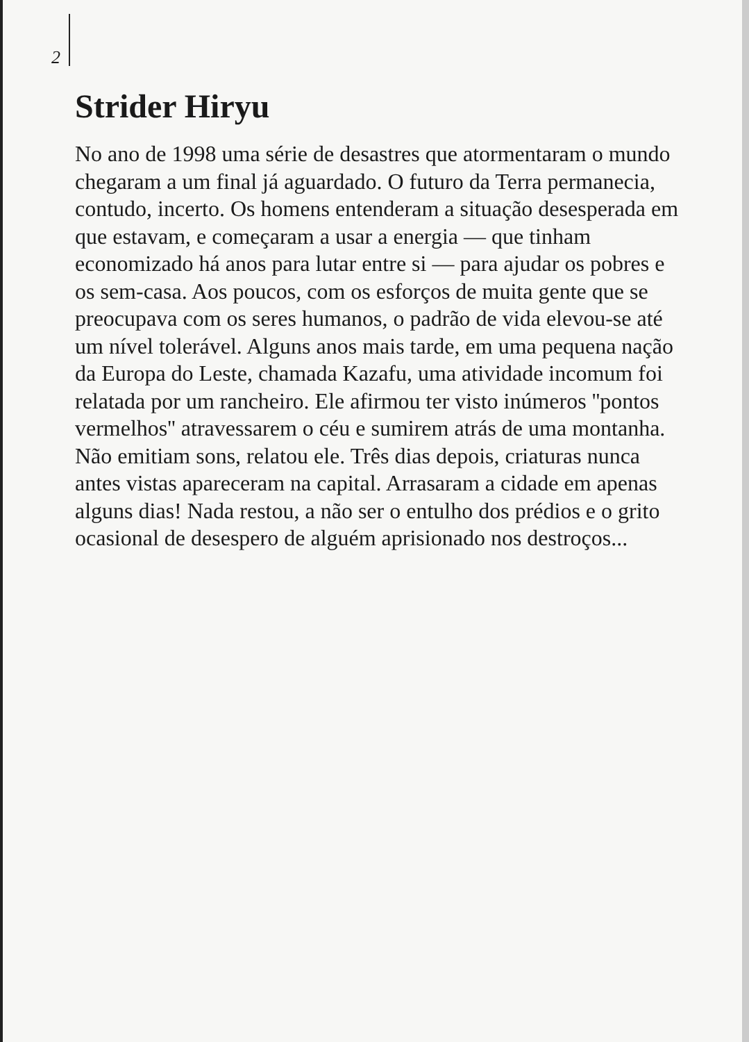2
Strider Hiryu
No ano de 1998 uma série de desastres que atormentaram o mundo chegaram a um final já aguardado. O futuro da Terra permanecia, contudo, incerto. Os homens entenderam a situação desesperada em que estavam, e começaram a usar a energia — que tinham economizado há anos para lutar entre si — para ajudar os pobres e os sem-casa. Aos poucos, com os esforços de muita gente que se preocupava com os seres humanos, o padrão de vida elevou-se até um nível tolerável. Alguns anos mais tarde, em uma pequena nação da Europa do Leste, chamada Kazafu, uma atividade incomum foi relatada por um rancheiro. Ele afirmou ter visto inúmeros ''pontos vermelhos'' atravessarem o céu e sumirem atrás de uma montanha. Não emitiam sons, relatou ele. Três dias depois, criaturas nunca antes vistas apareceram na capital. Arrasaram a cidade em apenas alguns dias! Nada restou, a não ser o entulho dos prédios e o grito ocasional de desespero de alguém aprisionado nos destroços...